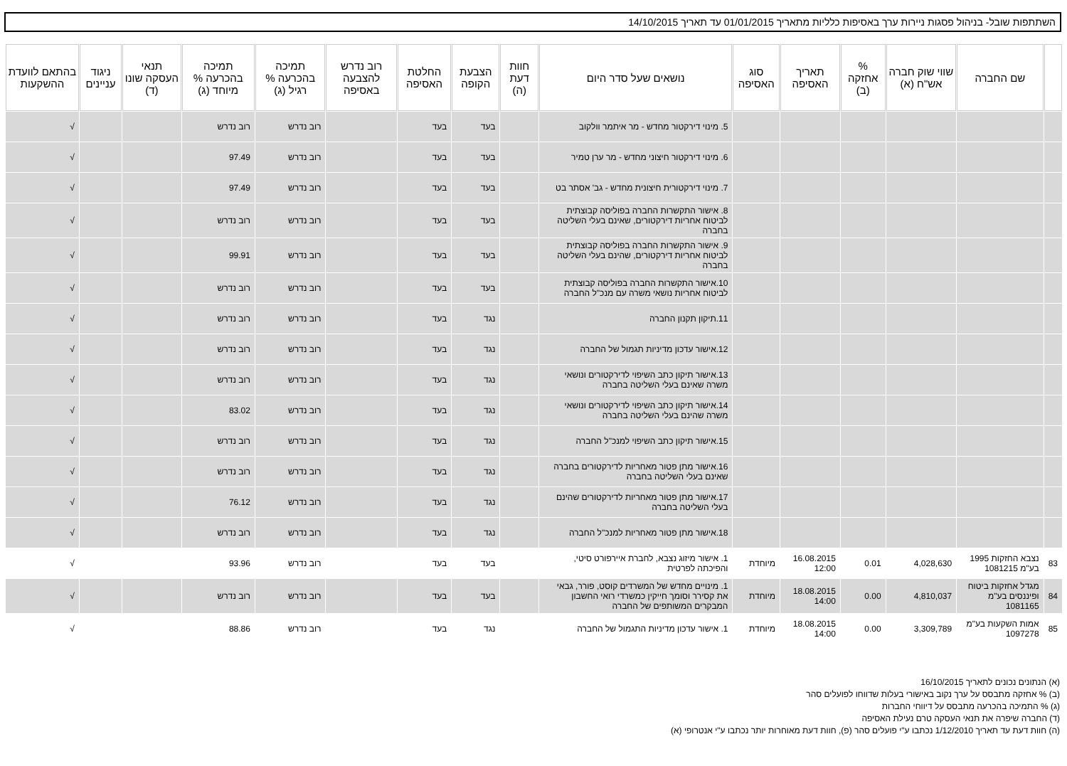השתתפות שובל- בניהול פסגות ניירות ערך באסיפות כלליות מתאריך 01/01/2015 עד תאריך 14/10/2015
| | שם החברה | שווי שוק חברה אש"ח (א) | % אחזקה (ב) | תאריך האסיפה | סוג האסיפה | נושאים שעל סדר היום | חוות דעת (ה) | הצבעת הקופה | החלטת האסיפה | רוב נדרש להצבעה באסיפה | תמיכה בהכרעה % רגיל (ג) | תמיכה בהכרעה % מיוחד (ג) | תנאי העסקה שונו (ד) | ניגוד עניינים | בהתאם לוועדת ההשקעות |
| --- | --- | --- | --- | --- | --- | --- | --- | --- | --- | --- | --- | --- | --- | --- | --- |
| | | | | | | 5. מינוי דירקטור מחדש - מר איתמר וולקוב | | בעד | בעד | | רוב נדרש | רוב נדרש | | | √ |
| | | | | | | 6. מינוי דירקטור חיצוני מחדש - מר ערן טמיר | | בעד | בעד | | רוב נדרש | 97.49 | | | √ |
| | | | | | | 7. מינוי דירקטורית חיצונית מחדש - גב' אסתר בט | | בעד | בעד | | רוב נדרש | 97.49 | | | √ |
| | | | | | | 8. אישור התקשרות החברה בפוליסה קבוצתית לביטוח אחריות דירקטורים, שאינם בעלי השליטה בחברה | | בעד | בעד | | רוב נדרש | רוב נדרש | | | √ |
| | | | | | | 9. אישור התקשרות החברה בפוליסה קבוצתית לביטוח אחריות דירקטורים, שהינם בעלי השליטה בחברה | | בעד | בעד | | רוב נדרש | 99.91 | | | √ |
| | | | | | | 10.אישור התקשרות החברה בפוליסה קבוצתית לביטוח אחריות נושאי משרה עם מנכ"ל החברה | | בעד | בעד | | רוב נדרש | רוב נדרש | | | √ |
| | | | | | | 11.תיקון תקנון החברה | | נגד | בעד | | רוב נדרש | רוב נדרש | | | √ |
| | | | | | | 12.אישור עדכון מדיניות תגמול של החברה | | נגד | בעד | | רוב נדרש | רוב נדרש | | | √ |
| | | | | | | 13.אישור תיקון כתב השיפוי לדירקטורים ונושאי משרה שאינם בעלי השליטה בחברה | | נגד | בעד | | רוב נדרש | רוב נדרש | | | √ |
| | | | | | | 14.אישור תיקון כתב השיפוי לדירקטורים ונושאי משרה שהינם בעלי השליטה בחברה | | נגד | בעד | | רוב נדרש | 83.02 | | | √ |
| | | | | | | 15.אישור תיקון כתב השיפוי למנכ"ל החברה | | נגד | בעד | | רוב נדרש | רוב נדרש | | | √ |
| | | | | | | 16.אישור מתן פטור מאחריות לדירקטורים בחברה שאינם בעלי השליטה בחברה | | נגד | בעד | | רוב נדרש | רוב נדרש | | | √ |
| | | | | | | 17.אישור מתן פטור מאחריות לדירקטורים שהינם בעלי השליטה בחברה | | נגד | בעד | | רוב נדרש | 76.12 | | | √ |
| | | | | | | 18.אישור מתן פטור מאחריות למנכ"ל החברה | | נגד | בעד | | רוב נדרש | רוב נדרש | | | √ |
| 83 | נצבא החזקות 1995 בע"מ 1081215 | 4,028,630 | 0.01 | 16.08.2015 12:00 | מיוחדת | 1. אישור מיזוג נצבא, לחברת איירפורט סיטי, והפיכתה לפרטית | | בעד | בעד | | רוב נדרש | 93.96 | | | √ |
| 84 | מגדל אחזקות ביטוח ופיננסים בע"מ 1081165 | 4,810,037 | 0.00 | 18.08.2015 14:00 | מיוחדת | 1. מינויים מחדש של המשרדים קוסט, פורר, גבאי את קסירר וסומך חייקין כמשרדי רואי החשבון המבקרים המשותפים של החברה | | בעד | בעד | | רוב נדרש | רוב נדרש | | | √ |
| 85 | אמות השקעות בע"מ 1097278 | 3,309,789 | 0.00 | 18.08.2015 14:00 | מיוחדת | 1. אישור עדכון מדיניות התגמול של החברה | | נגד | בעד | | רוב נדרש | 88.86 | | | √ |
(א) הנתונים נכונים לתאריך 16/10/2015
(ב) % אחזקה מתבסס על ערך נקוב באישורי בעלות שדווחו לפועלים סהר
(ג) % התמיכה בהכרעה מתבסס על דיווחי החברות
(ד) החברה שיפרה את תנאי העסקה טרם נעילת האסיפה
(ה) חוות דעת עד תאריך 1/12/2010 נכתבו ע"י פועלים סהר (פ), חוות דעת מאוחרות יותר נכתבו ע"י אנטרופי (א)